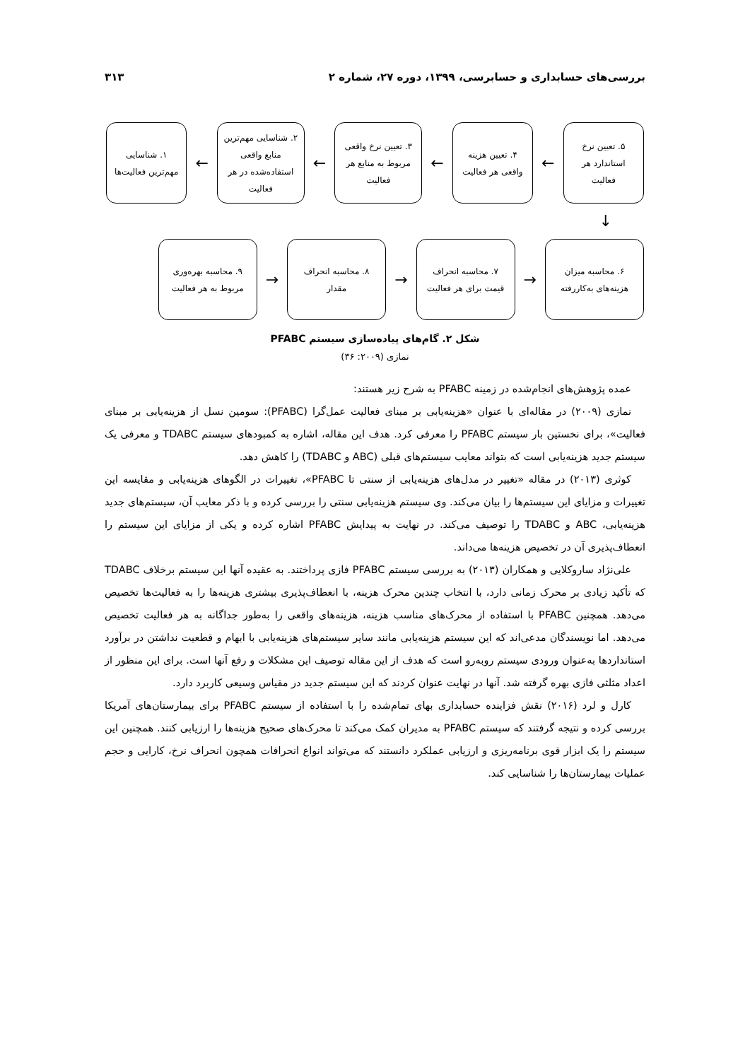بررسی‌های حسابداری و حسابرسی، ۱۳۹۹، دوره ۲۷، شماره ۲ ۳۱۳
۵. تعیین نرخ
استاندارد هر
فعالیت
←
۴. تعیین هزینه
واقعی هر فعالیت
←
۳. تعیین نرخ واقعی
مربوط به منابع هر
فعالیت
←
۲. شناسایی مهم‌ترین
منابع واقعی
استفاده‌شده در هر
فعالیت
←
۱. شناسایی
مهم‌ترین فعالیت‌ها
↓
۶. محاسبه میزان
هزینه‌های به‌کاررفته
→
۷. محاسبه انحراف
قیمت برای هر فعالیت
→
۸. محاسبه انحراف
مقدار
→
۹. محاسبه بهره‌وری
مربوط به هر فعالیت
شکل ۲. گام‌های پیاده‌سازی سیستم PFABC
نمازی (۲۰۰۹: ۳۶)
عمده پژوهش‌های انجام‌شده در زمینه PFABC به شرح زیر هستند:
نمازی (۲۰۰۹) در مقاله‌ای با عنوان «هزینه‌یابی بر مبنای فعالیت عمل‌گرا (PFABC): سومین نسل از هزینه‌یابی بر مبنای فعالیت»، برای نخستین بار سیستم PFABC را معرفی کرد. هدف این مقاله، اشاره به کمبودهای سیستم TDABC و معرفی یک سیستم جدید هزینه‌یابی است که بتواند معایب سیستم‌های قبلی (ABC و TDABC) را کاهش دهد.
کوثری (۲۰۱۳) در مقاله «تغییر در مدل‌های هزینه‌یابی از سنتی تا PFABC»، تغییرات در الگوهای هزینه‌یابی و مقایسه این تغییرات و مزایای این سیستم‌ها را بیان می‌کند. وی سیستم هزینه‌یابی سنتی را بررسی کرده و با ذکر معایب آن، سیستم‌های جدید هزینه‌یابی، ABC و TDABC را توصیف می‌کند. در نهایت به پیدایش PFABC اشاره کرده و یکی از مزایای این سیستم را انعطاف‌پذیری آن در تخصیص هزینه‌ها می‌داند.
علی‌نژاد ساروکلایی و همکاران (۲۰۱۳) به بررسی سیستم PFABC فازی پرداختند. به عقیده آنها این سیستم برخلاف TDABC که تأکید زیادی بر محرک زمانی دارد، با انتخاب چندین محرک هزینه، با انعطاف‌پذیری بیشتری هزینه‌ها را به فعالیت‌ها تخصیص می‌دهد. همچنین PFABC با استفاده از محرک‌های مناسب هزینه، هزینه‌های واقعی را به‌طور جداگانه به هر فعالیت تخصیص می‌دهد. اما نویسندگان مدعی‌اند که این سیستم هزینه‌یابی مانند سایر سیستم‌های هزینه‌یابی با ابهام و قطعیت نداشتن در برآورد استانداردها به‌عنوان ورودی سیستم روبه‌رو است که هدف از این مقاله توصیف این مشکلات و رفع آنها است. برای این منظور از اعداد مثلثی فازی بهره گرفته شد. آنها در نهایت عنوان کردند که این سیستم جدید در مقیاس وسیعی کاربرد دارد.
کارل و لرد (۲۰۱۶) نقش فزاینده حسابداری بهای تمام‌شده را با استفاده از سیستم PFABC برای بیمارستان‌های آمریکا بررسی کرده و نتیجه گرفتند که سیستم PFABC به مدیران کمک می‌کند تا محرک‌های صحیح هزینه‌ها را ارزیابی کنند. همچنین این سیستم را یک ابزار قوی برنامه‌ریزی و ارزیابی عملکرد دانستند که می‌تواند انواع انحرافات همچون انحراف نرخ، کارایی و حجم عملیات بیمارستان‌ها را شناسایی کند.